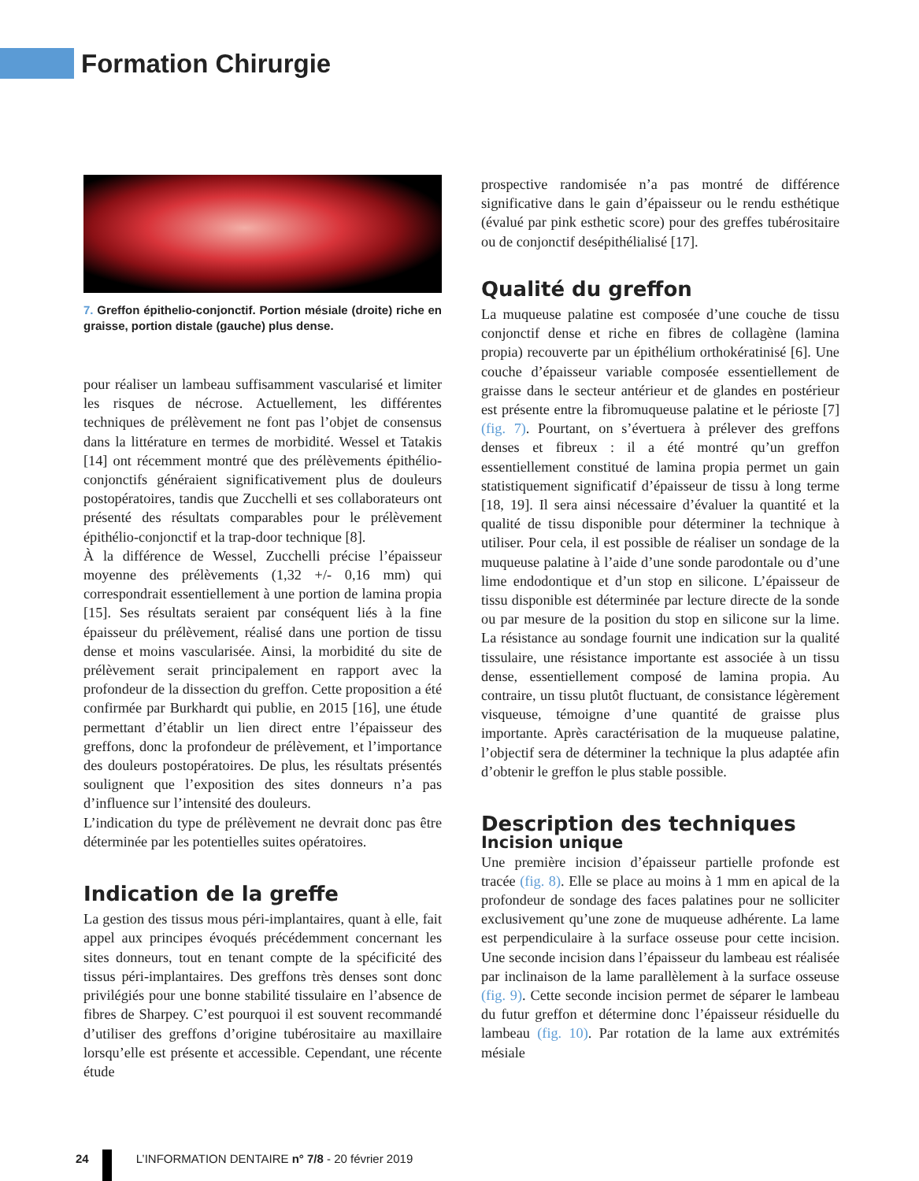Formation Chirurgie
7. Greffon épithelio-conjonctif. Portion mésiale (droite) riche en graisse, portion distale (gauche) plus dense.
pour réaliser un lambeau suffisamment vascularisé et limiter les risques de nécrose. Actuellement, les différentes techniques de prélèvement ne font pas l’objet de consensus dans la littérature en termes de morbidité. Wessel et Tatakis [14] ont récemment montré que des prélèvements épithélio-conjonctifs généraient significativement plus de douleurs postopératoires, tandis que Zucchelli et ses collaborateurs ont présenté des résultats comparables pour le prélèvement épithélio-conjonctif et la trap-door technique [8].
À la différence de Wessel, Zucchelli précise l’épaisseur moyenne des prélèvements (1,32 +/- 0,16 mm) qui correspondrait essentiellement à une portion de lamina propia [15]. Ses résultats seraient par conséquent liés à la fine épaisseur du prélèvement, réalisé dans une portion de tissu dense et moins vascularisée. Ainsi, la morbidité du site de prélèvement serait principalement en rapport avec la profondeur de la dissection du greffon. Cette proposition a été confirmée par Burkhardt qui publie, en 2015 [16], une étude permettant d’établir un lien direct entre l’épaisseur des greffons, donc la profondeur de prélèvement, et l’importance des douleurs postopératoires. De plus, les résultats présentés soulignent que l’exposition des sites donneurs n’a pas d’influence sur l’intensité des douleurs.
L’indication du type de prélèvement ne devrait donc pas être déterminée par les potentielles suites opératoires.
Indication de la greffe
La gestion des tissus mous péri-implantaires, quant à elle, fait appel aux principes évoqués précédemment concernant les sites donneurs, tout en tenant compte de la spécificité des tissus péri-implantaires. Des greffons très denses sont donc privilégiés pour une bonne stabilité tissulaire en l’absence de fibres de Sharpey. C’est pourquoi il est souvent recommandé d’utiliser des greffons d’origine tubérositaire au maxillaire lorsqu’elle est présente et accessible. Cependant, une récente étude
prospective randomisée n’a pas montré de différence significative dans le gain d’épaisseur ou le rendu esthétique (évalué par pink esthetic score) pour des greffes tubérositaire ou de conjonctif desépithélialisé [17].
Qualité du greffon
La muqueuse palatine est composée d’une couche de tissu conjonctif dense et riche en fibres de collagène (lamina propia) recouverte par un épithélium orthokératinisé [6]. Une couche d’épaisseur variable composée essentiellement de graisse dans le secteur antérieur et de glandes en postérieur est présente entre la fibromuqueuse palatine et le périoste [7] (fig. 7). Pourtant, on s’évertuera à prélever des greffons denses et fibreux : il a été montré qu’un greffon essentiellement constitué de lamina propia permet un gain statistiquement significatif d’épaisseur de tissu à long terme [18, 19]. Il sera ainsi nécessaire d’évaluer la quantité et la qualité de tissu disponible pour déterminer la technique à utiliser. Pour cela, il est possible de réaliser un sondage de la muqueuse palatine à l’aide d’une sonde parodontale ou d’une lime endodontique et d’un stop en silicone. L’épaisseur de tissu disponible est déterminée par lecture directe de la sonde ou par mesure de la position du stop en silicone sur la lime. La résistance au sondage fournit une indication sur la qualité tissulaire, une résistance importante est associée à un tissu dense, essentiellement composé de lamina propia. Au contraire, un tissu plutôt fluctuant, de consistance légèrement visqueuse, témoigne d’une quantité de graisse plus importante. Après caractérisation de la muqueuse palatine, l’objectif sera de déterminer la technique la plus adaptée afin d’obtenir le greffon le plus stable possible.
Description des techniques
Incision unique
Une première incision d’épaisseur partielle profonde est tracée (fig. 8). Elle se place au moins à 1 mm en apical de la profondeur de sondage des faces palatines pour ne solliciter exclusivement qu’une zone de muqueuse adhérente. La lame est perpendiculaire à la surface osseuse pour cette incision. Une seconde incision dans l’épaisseur du lambeau est réalisée par inclinaison de la lame parallèlement à la surface osseuse (fig. 9). Cette seconde incision permet de séparer le lambeau du futur greffon et détermine donc l’épaisseur résiduelle du lambeau (fig. 10). Par rotation de la lame aux extrémités mésiale
24 L’INFORMATION DENTAIRE n° 7/8 - 20 février 2019